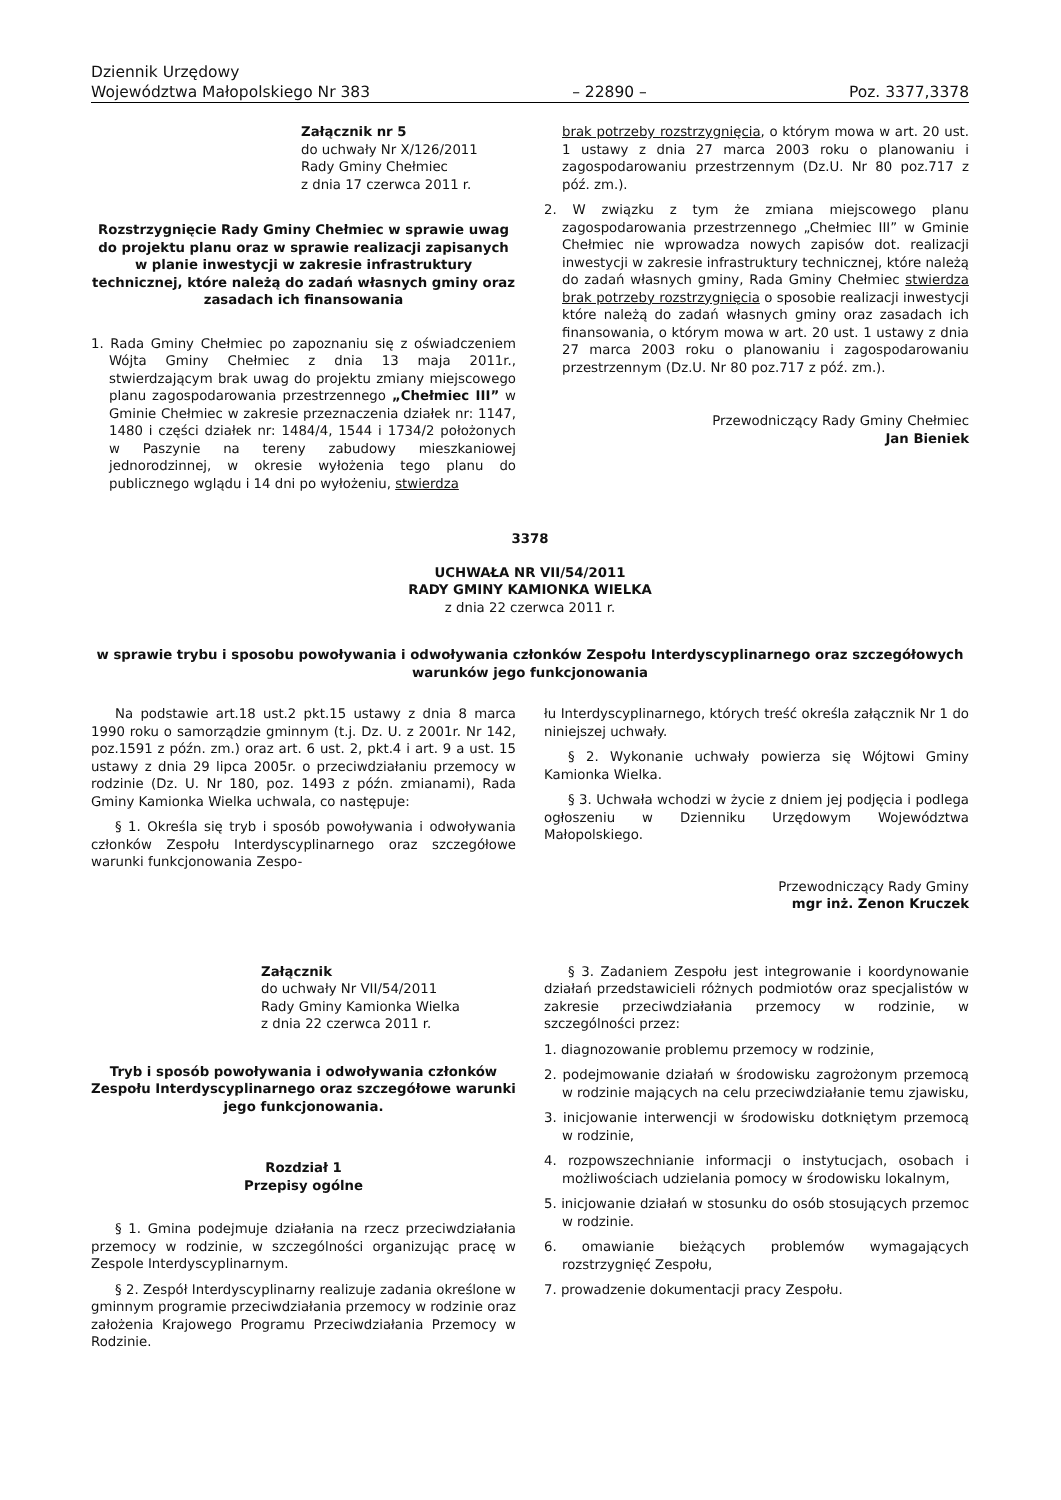Dziennik Urzędowy
Województwa Małopolskiego Nr 383 – 22890 – Poz. 3377,3378
Załącznik nr 5
do uchwały Nr X/126/2011
Rady Gminy Chełmiec
z dnia 17 czerwca 2011 r.
Rozstrzygnięcie Rady Gminy Chełmiec w sprawie uwag do projektu planu oraz w sprawie realizacji zapisanych w planie inwestycji w zakresie infrastruktury technicznej, które należą do zadań własnych gminy oraz zasadach ich finansowania
1. Rada Gminy Chełmiec po zapoznaniu się z oświadczeniem Wójta Gminy Chełmiec z dnia 13 maja 2011r., stwierdzającym brak uwag do projektu zmiany miejscowego planu zagospodarowania przestrzennego „Chełmiec III” w Gminie Chełmiec w zakresie przeznaczenia działek nr: 1147, 1480 i części działek nr: 1484/4, 1544 i 1734/2 położonych w Paszynie na tereny zabudowy mieszkaniowej jednorodzinnej, w okresie wyłożenia tego planu do publicznego wglądu i 14 dni po wyłożeniu, stwierdza
brak potrzeby rozstrzygnięcia, o którym mowa w art. 20 ust. 1 ustawy z dnia 27 marca 2003 roku o planowaniu i zagospodarowaniu przestrzennym (Dz.U. Nr 80 poz.717 z póź. zm.).
2. W związku z tym że zmiana miejscowego planu zagospodarowania przestrzennego „Chełmiec III” w Gminie Chełmiec nie wprowadza nowych zapisów dot. realizacji inwestycji w zakresie infrastruktury technicznej, które należą do zadań własnych gminy, Rada Gminy Chełmiec stwierdza brak potrzeby rozstrzygnięcia o sposobie realizacji inwestycji które należą do zadań własnych gminy oraz zasadach ich finansowania, o którym mowa w art. 20 ust. 1 ustawy z dnia 27 marca 2003 roku o planowaniu i zagospodarowaniu przestrzennym (Dz.U. Nr 80 poz.717 z póź. zm.).
Przewodniczący Rady Gminy Chełmiec
Jan Bieniek
3378
UCHWAŁA NR VII/54/2011
RADY GMINY KAMIONKA WIELKA
z dnia 22 czerwca 2011 r.
w sprawie trybu i sposobu powoływania i odwoływania członków Zespołu Interdyscyplinarnego oraz szczegółowych warunków jego funkcjonowania
Na podstawie art.18 ust.2 pkt.15 ustawy z dnia 8 marca 1990 roku o samorządzie gminnym (t.j. Dz. U. z 2001r. Nr 142, poz.1591 z późn. zm.) oraz art. 6 ust. 2, pkt.4 i art. 9 a ust. 15 ustawy z dnia 29 lipca 2005r. o przeciwdziałaniu przemocy w rodzinie (Dz. U. Nr 180, poz. 1493 z późn. zmianami), Rada Gminy Kamionka Wielka uchwala, co następuje:
§ 1. Określa się tryb i sposób powoływania i odwoływania członków Zespołu Interdyscyplinarnego oraz szczegółowe warunki funkcjonowania Zespo-
łu Interdyscyplinarnego, których treść określa załącznik Nr 1 do niniejszej uchwały.
§ 2. Wykonanie uchwały powierza się Wójtowi Gminy Kamionka Wielka.
§ 3. Uchwała wchodzi w życie z dniem jej podjęcia i podlega ogłoszeniu w Dzienniku Urzędowym Województwa Małopolskiego.
Przewodniczący Rady Gminy
mgr inż. Zenon Kruczek
Załącznik
do uchwały Nr VII/54/2011
Rady Gminy Kamionka Wielka
z dnia 22 czerwca 2011 r.
Tryb i sposób powoływania i odwoływania członków Zespołu Interdyscyplinarnego oraz szczegółowe warunki jego funkcjonowania.
Rozdział 1
Przepisy ogólne
§ 1. Gmina podejmuje działania na rzecz przeciwdziałania przemocy w rodzinie, w szczególności organizując pracę w Zespole Interdyscyplinarnym.
§ 2. Zespół Interdyscyplinarny realizuje zadania określone w gminnym programie przeciwdziałania przemocy w rodzinie oraz założenia Krajowego Programu Przeciwdziałania Przemocy w Rodzinie.
§ 3. Zadaniem Zespołu jest integrowanie i koordynowanie działań przedstawicieli różnych podmiotów oraz specjalistów w zakresie przeciwdziałania przemocy w rodzinie, w szczególności przez:
1. diagnozowanie problemu przemocy w rodzinie,
2. podejmowanie działań w środowisku zagrożonym przemocą w rodzinie mających na celu przeciwdziałanie temu zjawisku,
3. inicjowanie interwencji w środowisku dotkniętym przemocą w rodzinie,
4. rozpowszechnianie informacji o instytucjach, osobach i możliwościach udzielania pomocy w środowisku lokalnym,
5. inicjowanie działań w stosunku do osób stosujących przemoc w rodzinie.
6. omawianie bieżących problemów wymagających rozstrzygnięć Zespołu,
7. prowadzenie dokumentacji pracy Zespołu.